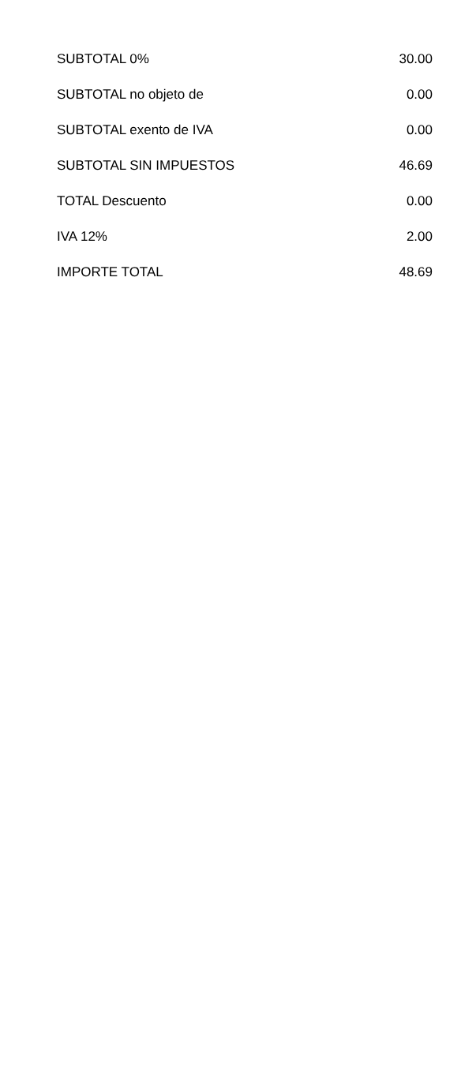| SUBTOTAL 0% | 30.00 |
| SUBTOTAL no objeto de | 0.00 |
| SUBTOTAL exento de IVA | 0.00 |
| SUBTOTAL SIN IMPUESTOS | 46.69 |
| TOTAL Descuento | 0.00 |
| IVA 12% | 2.00 |
| IMPORTE TOTAL | 48.69 |